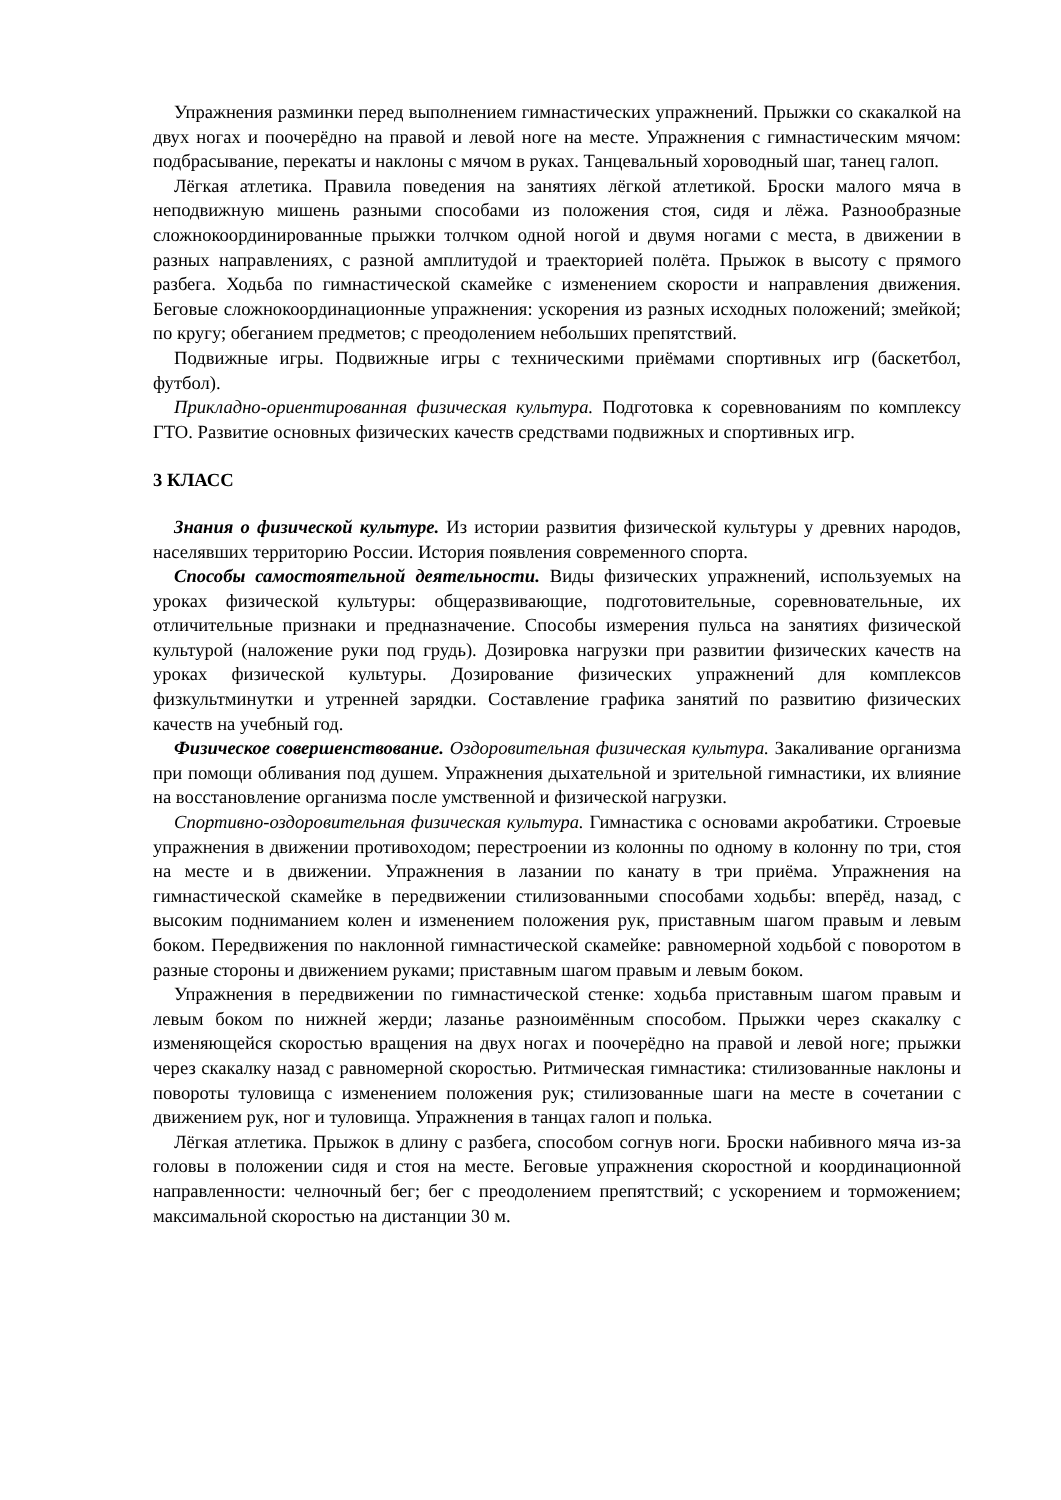Упражнения разминки перед выполнением гимнастических упражнений. Прыжки со скакалкой на двух ногах и поочерёдно на правой и левой ноге на месте. Упражнения с гимнастическим мячом: подбрасывание, перекаты и наклоны с мячом в руках. Танцевальный хороводный шаг, танец галоп.
Лёгкая атлетика. Правила поведения на занятиях лёгкой атлетикой. Броски малого мяча в неподвижную мишень разными способами из положения стоя, сидя и лёжа. Разнообразные сложнокоординированные прыжки толчком одной ногой и двумя ногами с места, в движении в разных направлениях, с разной амплитудой и траекторией полёта. Прыжок в высоту с прямого разбега. Ходьба по гимнастической скамейке с изменением скорости и направления движения. Беговые сложнокоординационные упражнения: ускорения из разных исходных положений; змейкой; по кругу; обеганием предметов; с преодолением небольших препятствий.
Подвижные игры. Подвижные игры с техническими приёмами спортивных игр (баскетбол, футбол).
Прикладно-ориентированная физическая культура. Подготовка к соревнованиям по комплексу ГТО. Развитие основных физических качеств средствами подвижных и спортивных игр.
3 КЛАСС
Знания о физической культуре. Из истории развития физической культуры у древних народов, населявших территорию России. История появления современного спорта.
Способы самостоятельной деятельности. Виды физических упражнений, используемых на уроках физической культуры: общеразвивающие, подготовительные, соревновательные, их отличительные признаки и предназначение. Способы измерения пульса на занятиях физической культурой (наложение руки под грудь). Дозировка нагрузки при развитии физических качеств на уроках физической культуры. Дозирование физических упражнений для комплексов физкультминутки и утренней зарядки. Составление графика занятий по развитию физических качеств на учебный год.
Физическое совершенствование. Оздоровительная физическая культура. Закаливание организма при помощи обливания под душем. Упражнения дыхательной и зрительной гимнастики, их влияние на восстановление организма после умственной и физической нагрузки.
Спортивно-оздоровительная физическая культура. Гимнастика с основами акробатики. Строевые упражнения в движении противоходом; перестроении из колонны по одному в колонну по три, стоя на месте и в движении. Упражнения в лазании по канату в три приёма. Упражнения на гимнастической скамейке в передвижении стилизованными способами ходьбы: вперёд, назад, с высоким подниманием колен и изменением положения рук, приставным шагом правым и левым боком. Передвижения по наклонной гимнастической скамейке: равномерной ходьбой с поворотом в разные стороны и движением руками; приставным шагом правым и левым боком.
Упражнения в передвижении по гимнастической стенке: ходьба приставным шагом правым и левым боком по нижней жерди; лазанье разноимённым способом. Прыжки через скакалку с изменяющейся скоростью вращения на двух ногах и поочерёдно на правой и левой ноге; прыжки через скакалку назад с равномерной скоростью. Ритмическая гимнастика: стилизованные наклоны и повороты туловища с изменением положения рук; стилизованные шаги на месте в сочетании с движением рук, ног и туловища. Упражнения в танцах галоп и полька.
Лёгкая атлетика. Прыжок в длину с разбега, способом согнув ноги. Броски набивного мяча из-за головы в положении сидя и стоя на месте. Беговые упражнения скоростной и координационной направленности: челночный бег; бег с преодолением препятствий; с ускорением и торможением; максимальной скоростью на дистанции 30 м.